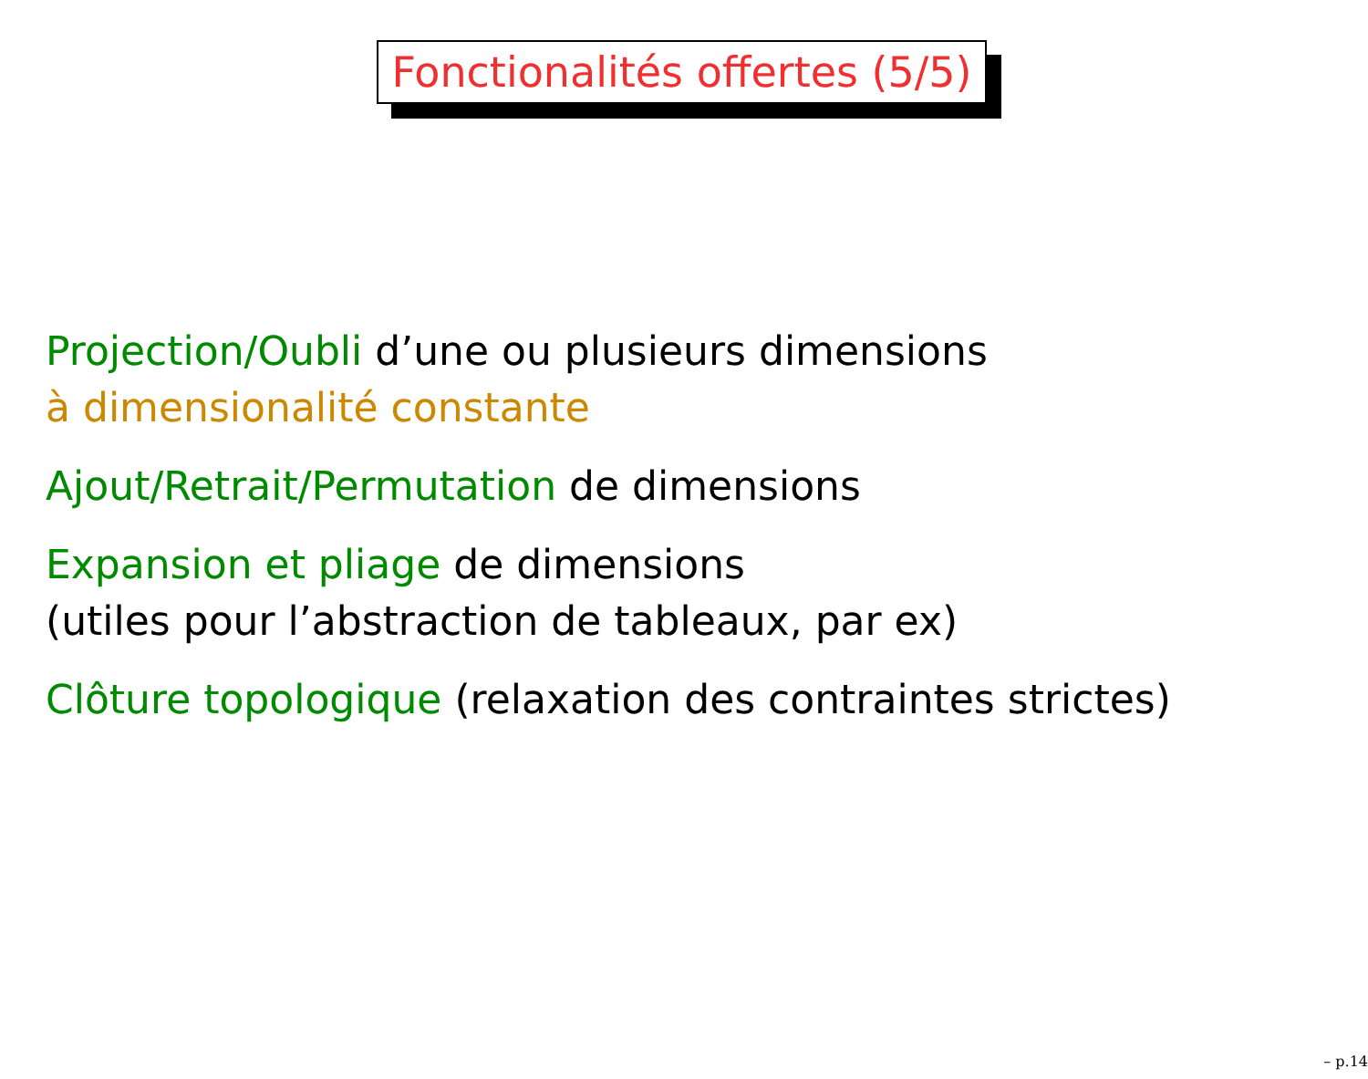Fonctionalités offertes (5/5)
Projection/Oubli d’une ou plusieurs dimensions
à dimensionalité constante
Ajout/Retrait/Permutation de dimensions
Expansion et pliage de dimensions
(utiles pour l’abstraction de tableaux, par ex)
Clôture topologique (relaxation des contraintes strictes)
– p.14